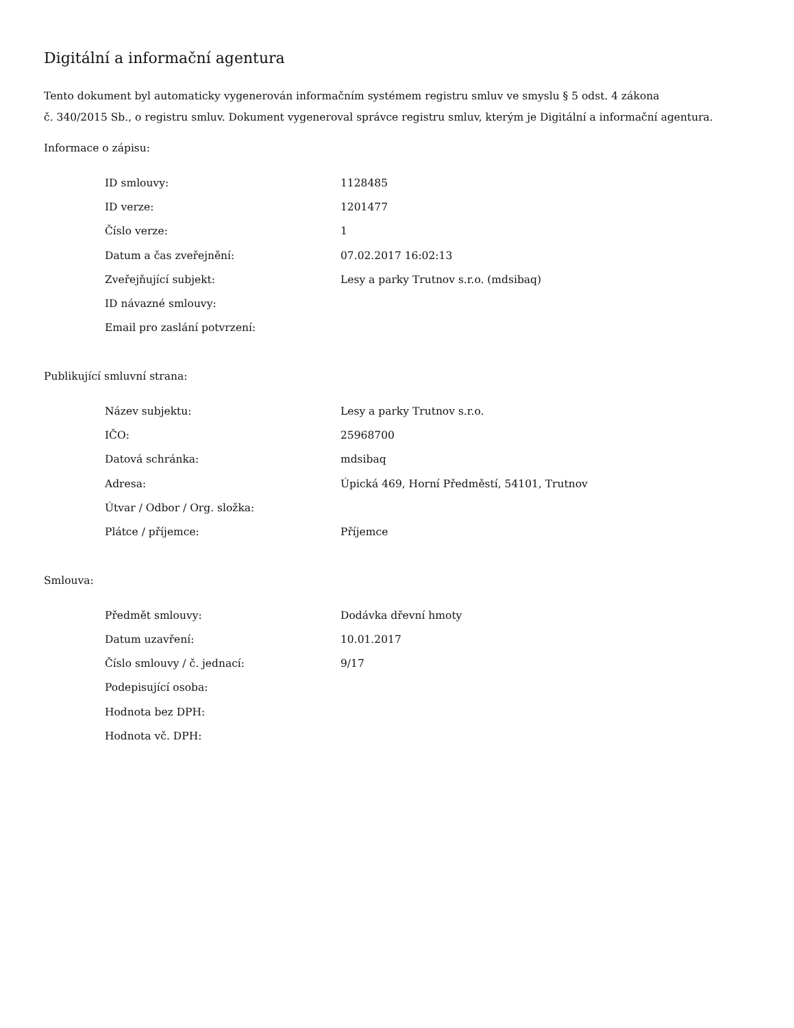Digitální a informační agentura
Tento dokument byl automaticky vygenerován informačním systémem registru smluv ve smyslu § 5 odst. 4 zákona
č. 340/2015 Sb., o registru smluv. Dokument vygeneroval správce registru smluv, kterým je Digitální a informační agentura.
Informace o zápisu:
| ID smlouvy: | 1128485 |
| ID verze: | 1201477 |
| Číslo verze: | 1 |
| Datum a čas zveřejnění: | 07.02.2017 16:02:13 |
| Zveřejňující subjekt: | Lesy a parky Trutnov s.r.o. (mdsibaq) |
| ID návazné smlouvy: | |
| Email pro zaslání potvrzení: | |
Publikující smluvní strana:
| Název subjektu: | Lesy a parky Trutnov s.r.o. |
| IČO: | 25968700 |
| Datová schránka: | mdsibaq |
| Adresa: | Úpická 469, Horní Předměstí, 54101, Trutnov |
| Útvar / Odbor / Org. složka: | |
| Plátce / příjemce: | Příjemce |
Smlouva:
| Předmět smlouvy: | Dodávka dřevní hmoty |
| Datum uzavření: | 10.01.2017 |
| Číslo smlouvy / č. jednací: | 9/17 |
| Podepisující osoba: | |
| Hodnota bez DPH: | |
| Hodnota vč. DPH: | |